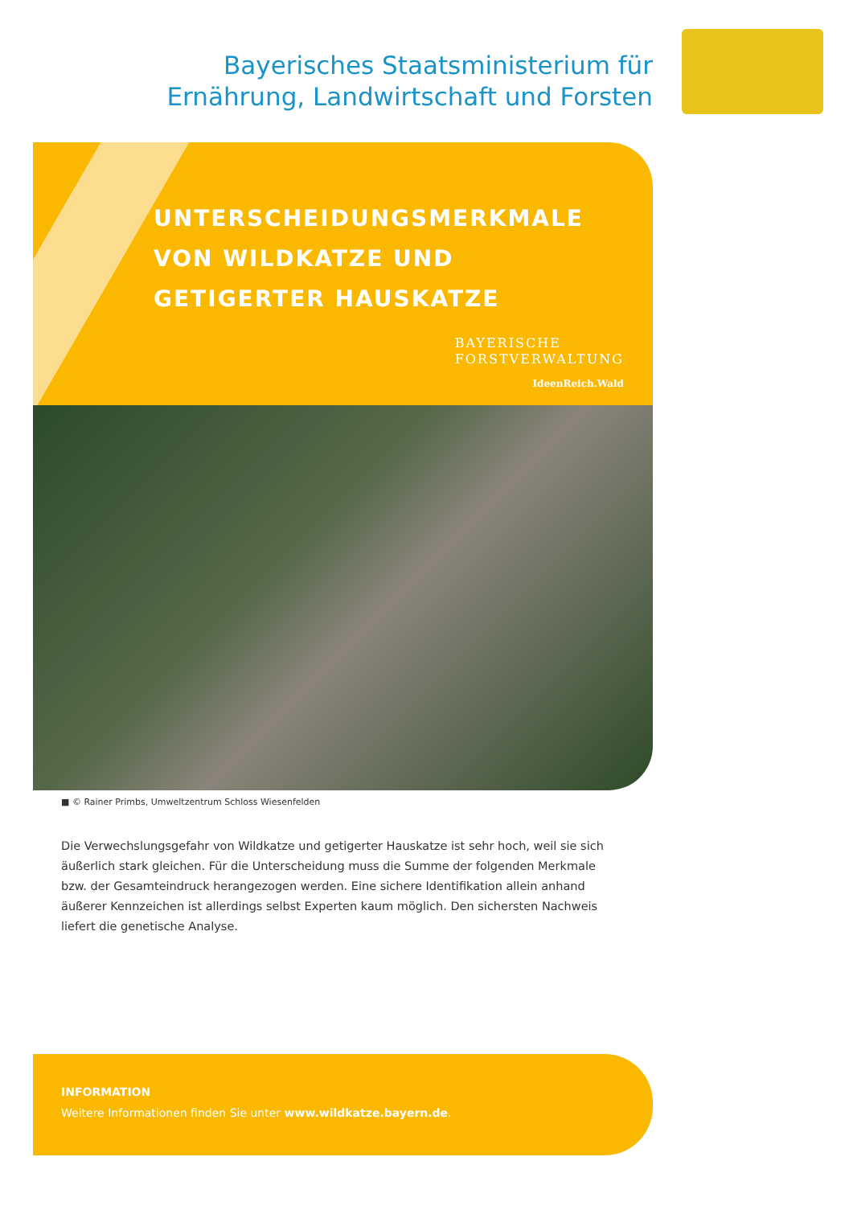Bayerisches Staatsministerium für
Ernährung, Landwirtschaft und Forsten
UNTERSCHEIDUNGSMERKMALE
VON WILDKATZE UND
GETIGERTER HAUSKATZE
BAYERISCHE
FORSTVERWALTUNG
IdeenReich.Wald
■ © Rainer Primbs, Umweltzentrum Schloss Wiesenfelden
Die Verwechslungsgefahr von Wildkatze und getigerter Hauskatze ist sehr hoch, weil sie sich äußerlich stark gleichen. Für die Unterscheidung muss die Summe der folgenden Merkmale bzw. der Gesamteindruck heran­gezogen werden. Eine sichere Identifikation allein anhand äußerer Kennzeichen ist allerdings selbst Experten kaum möglich. Den sichersten Nachweis liefert die genetische Analyse.
INFORMATION
Weitere Informationen finden Sie unter www.wildkatze.bayern.de.